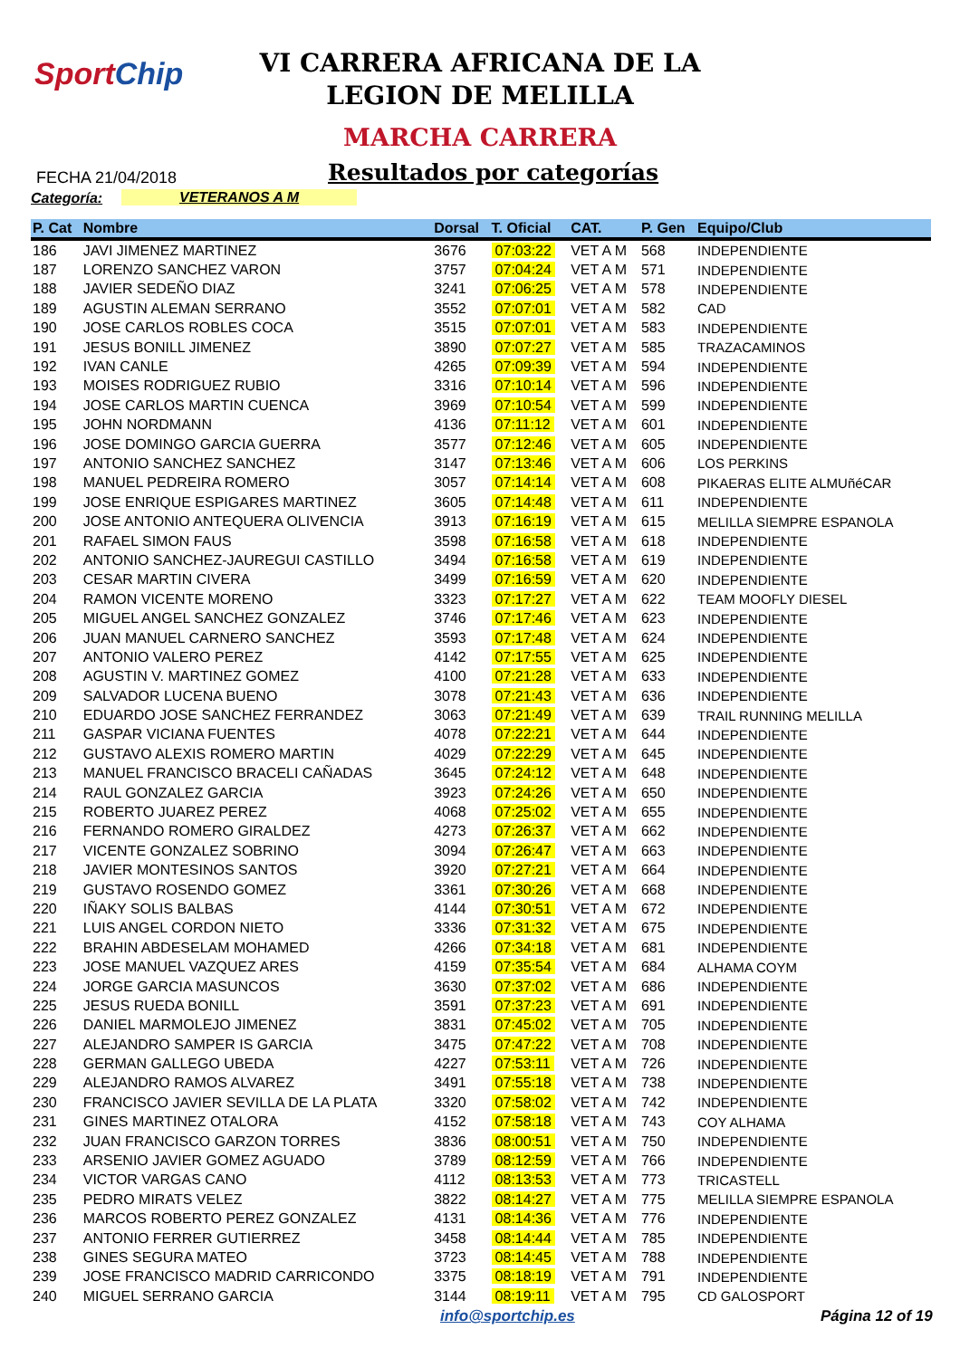SportChip
VI CARRERA AFRICANA DE LA
LEGION DE MELILLA
MARCHA CARRERA
FECHA 21/04/2018 Resultados por categorías
Categoría: VETERANOS A M
| P. Cat | Nombre | Dorsal | T. Oficial | CAT. | P. Gen | Equipo/Club |
| --- | --- | --- | --- | --- | --- | --- |
| 186 | JAVI JIMENEZ MARTINEZ | 3676 | 07:03:22 | VET A M | 568 | INDEPENDIENTE |
| 187 | LORENZO SANCHEZ VARON | 3757 | 07:04:24 | VET A M | 571 | INDEPENDIENTE |
| 188 | JAVIER SEDEÑO DIAZ | 3241 | 07:06:25 | VET A M | 578 | INDEPENDIENTE |
| 189 | AGUSTIN ALEMAN SERRANO | 3552 | 07:07:01 | VET A M | 582 | CAD |
| 190 | JOSE CARLOS ROBLES COCA | 3515 | 07:07:01 | VET A M | 583 | INDEPENDIENTE |
| 191 | JESUS BONILL JIMENEZ | 3890 | 07:07:27 | VET A M | 585 | TRAZACAMINOS |
| 192 | IVAN CANLE | 4265 | 07:09:39 | VET A M | 594 | INDEPENDIENTE |
| 193 | MOISES RODRIGUEZ RUBIO | 3316 | 07:10:14 | VET A M | 596 | INDEPENDIENTE |
| 194 | JOSE CARLOS MARTIN CUENCA | 3969 | 07:10:54 | VET A M | 599 | INDEPENDIENTE |
| 195 | JOHN NORDMANN | 4136 | 07:11:12 | VET A M | 601 | INDEPENDIENTE |
| 196 | JOSE DOMINGO GARCIA GUERRA | 3577 | 07:12:46 | VET A M | 605 | INDEPENDIENTE |
| 197 | ANTONIO SANCHEZ SANCHEZ | 3147 | 07:13:46 | VET A M | 606 | LOS PERKINS |
| 198 | MANUEL PEDREIRA ROMERO | 3057 | 07:14:14 | VET A M | 608 | PIKAERAS ELITE ALMUñéCAR |
| 199 | JOSE ENRIQUE ESPIGARES MARTINEZ | 3605 | 07:14:48 | VET A M | 611 | INDEPENDIENTE |
| 200 | JOSE ANTONIO ANTEQUERA OLIVENCIA | 3913 | 07:16:19 | VET A M | 615 | MELILLA SIEMPRE ESPANOLA |
| 201 | RAFAEL SIMON FAUS | 3598 | 07:16:58 | VET A M | 618 | INDEPENDIENTE |
| 202 | ANTONIO SANCHEZ-JAUREGUI CASTILLO | 3494 | 07:16:58 | VET A M | 619 | INDEPENDIENTE |
| 203 | CESAR MARTIN CIVERA | 3499 | 07:16:59 | VET A M | 620 | INDEPENDIENTE |
| 204 | RAMON VICENTE MORENO | 3323 | 07:17:27 | VET A M | 622 | TEAM MOOFLY DIESEL |
| 205 | MIGUEL ANGEL SANCHEZ GONZALEZ | 3746 | 07:17:46 | VET A M | 623 | INDEPENDIENTE |
| 206 | JUAN MANUEL CARNERO SANCHEZ | 3593 | 07:17:48 | VET A M | 624 | INDEPENDIENTE |
| 207 | ANTONIO VALERO PEREZ | 4142 | 07:17:55 | VET A M | 625 | INDEPENDIENTE |
| 208 | AGUSTIN V. MARTINEZ GOMEZ | 4100 | 07:21:28 | VET A M | 633 | INDEPENDIENTE |
| 209 | SALVADOR LUCENA BUENO | 3078 | 07:21:43 | VET A M | 636 | INDEPENDIENTE |
| 210 | EDUARDO JOSE SANCHEZ FERRANDEZ | 3063 | 07:21:49 | VET A M | 639 | TRAIL RUNNING MELILLA |
| 211 | GASPAR VICIANA FUENTES | 4078 | 07:22:21 | VET A M | 644 | INDEPENDIENTE |
| 212 | GUSTAVO ALEXIS ROMERO MARTIN | 4029 | 07:22:29 | VET A M | 645 | INDEPENDIENTE |
| 213 | MANUEL FRANCISCO BRACELI CAÑADAS | 3645 | 07:24:12 | VET A M | 648 | INDEPENDIENTE |
| 214 | RAUL GONZALEZ GARCIA | 3923 | 07:24:26 | VET A M | 650 | INDEPENDIENTE |
| 215 | ROBERTO JUAREZ PEREZ | 4068 | 07:25:02 | VET A M | 655 | INDEPENDIENTE |
| 216 | FERNANDO ROMERO GIRALDEZ | 4273 | 07:26:37 | VET A M | 662 | INDEPENDIENTE |
| 217 | VICENTE GONZALEZ SOBRINO | 3094 | 07:26:47 | VET A M | 663 | INDEPENDIENTE |
| 218 | JAVIER MONTESINOS SANTOS | 3920 | 07:27:21 | VET A M | 664 | INDEPENDIENTE |
| 219 | GUSTAVO ROSENDO GOMEZ | 3361 | 07:30:26 | VET A M | 668 | INDEPENDIENTE |
| 220 | IÑAKY SOLIS BALBAS | 4144 | 07:30:51 | VET A M | 672 | INDEPENDIENTE |
| 221 | LUIS ANGEL CORDON NIETO | 3336 | 07:31:32 | VET A M | 675 | INDEPENDIENTE |
| 222 | BRAHIN ABDESELAM MOHAMED | 4266 | 07:34:18 | VET A M | 681 | INDEPENDIENTE |
| 223 | JOSE MANUEL VAZQUEZ ARES | 4159 | 07:35:54 | VET A M | 684 | ALHAMA COYM |
| 224 | JORGE GARCIA MASUNCOS | 3630 | 07:37:02 | VET A M | 686 | INDEPENDIENTE |
| 225 | JESUS RUEDA BONILL | 3591 | 07:37:23 | VET A M | 691 | INDEPENDIENTE |
| 226 | DANIEL MARMOLEJO JIMENEZ | 3831 | 07:45:02 | VET A M | 705 | INDEPENDIENTE |
| 227 | ALEJANDRO SAMPER IS GARCIA | 3475 | 07:47:22 | VET A M | 708 | INDEPENDIENTE |
| 228 | GERMAN GALLEGO UBEDA | 4227 | 07:53:11 | VET A M | 726 | INDEPENDIENTE |
| 229 | ALEJANDRO RAMOS ALVAREZ | 3491 | 07:55:18 | VET A M | 738 | INDEPENDIENTE |
| 230 | FRANCISCO JAVIER SEVILLA DE LA PLATA | 3320 | 07:58:02 | VET A M | 742 | INDEPENDIENTE |
| 231 | GINES MARTINEZ OTALORA | 4152 | 07:58:18 | VET A M | 743 | COY ALHAMA |
| 232 | JUAN FRANCISCO GARZON TORRES | 3836 | 08:00:51 | VET A M | 750 | INDEPENDIENTE |
| 233 | ARSENIO JAVIER GOMEZ AGUADO | 3789 | 08:12:59 | VET A M | 766 | INDEPENDIENTE |
| 234 | VICTOR VARGAS CANO | 4112 | 08:13:53 | VET A M | 773 | TRICASTELL |
| 235 | PEDRO MIRATS VELEZ | 3822 | 08:14:27 | VET A M | 775 | MELILLA SIEMPRE ESPANOLA |
| 236 | MARCOS ROBERTO PEREZ GONZALEZ | 4131 | 08:14:36 | VET A M | 776 | INDEPENDIENTE |
| 237 | ANTONIO FERRER GUTIERREZ | 3458 | 08:14:44 | VET A M | 785 | INDEPENDIENTE |
| 238 | GINES SEGURA MATEO | 3723 | 08:14:45 | VET A M | 788 | INDEPENDIENTE |
| 239 | JOSE FRANCISCO MADRID CARRICONDO | 3375 | 08:18:19 | VET A M | 791 | INDEPENDIENTE |
| 240 | MIGUEL SERRANO GARCIA | 3144 | 08:19:11 | VET A M | 795 | CD GALOSPORT |
info@sportchip.es Página 12 of 19